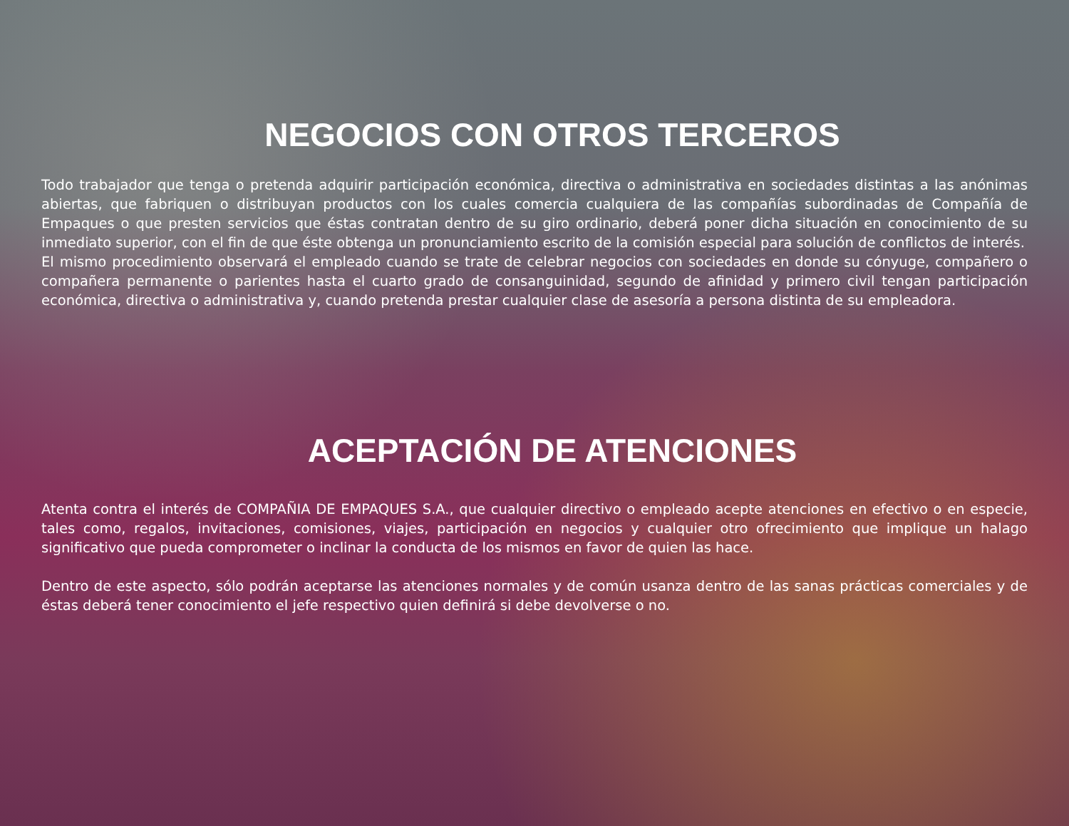NEGOCIOS CON OTROS TERCEROS
Todo trabajador que tenga o pretenda adquirir participación económica, directiva o administrativa en sociedades distintas a las anónimas abiertas, que fabriquen o distribuyan productos con los cuales comercia cualquiera de las compañías subordinadas de Compañía de Empaques o que presten servicios que éstas contratan dentro de su giro ordinario, deberá poner dicha situación en conocimiento de su inmediato superior, con el fin de que éste obtenga un pronunciamiento escrito de la comisión especial para solución de conflictos de interés.
El mismo procedimiento observará el empleado cuando se trate de celebrar negocios con sociedades en donde su cónyuge, compañero o compañera permanente o parientes hasta el cuarto grado de consanguinidad, segundo de afinidad y primero civil tengan participación económica, directiva o administrativa y, cuando pretenda prestar cualquier clase de asesoría a persona distinta de su empleadora.
ACEPTACIÓN DE ATENCIONES
Atenta contra el interés de COMPAÑIA DE EMPAQUES S.A., que cualquier directivo o empleado acepte atenciones en efectivo o en especie, tales como, regalos, invitaciones, comisiones, viajes, participación en negocios y cualquier otro ofrecimiento que implique un halago significativo que pueda comprometer o inclinar la conducta de los mismos en favor de quien las hace.
Dentro de este aspecto, sólo podrán aceptarse las atenciones normales y de común usanza dentro de las sanas prácticas comerciales y de éstas deberá tener conocimiento el jefe respectivo quien definirá si debe devolverse o no.